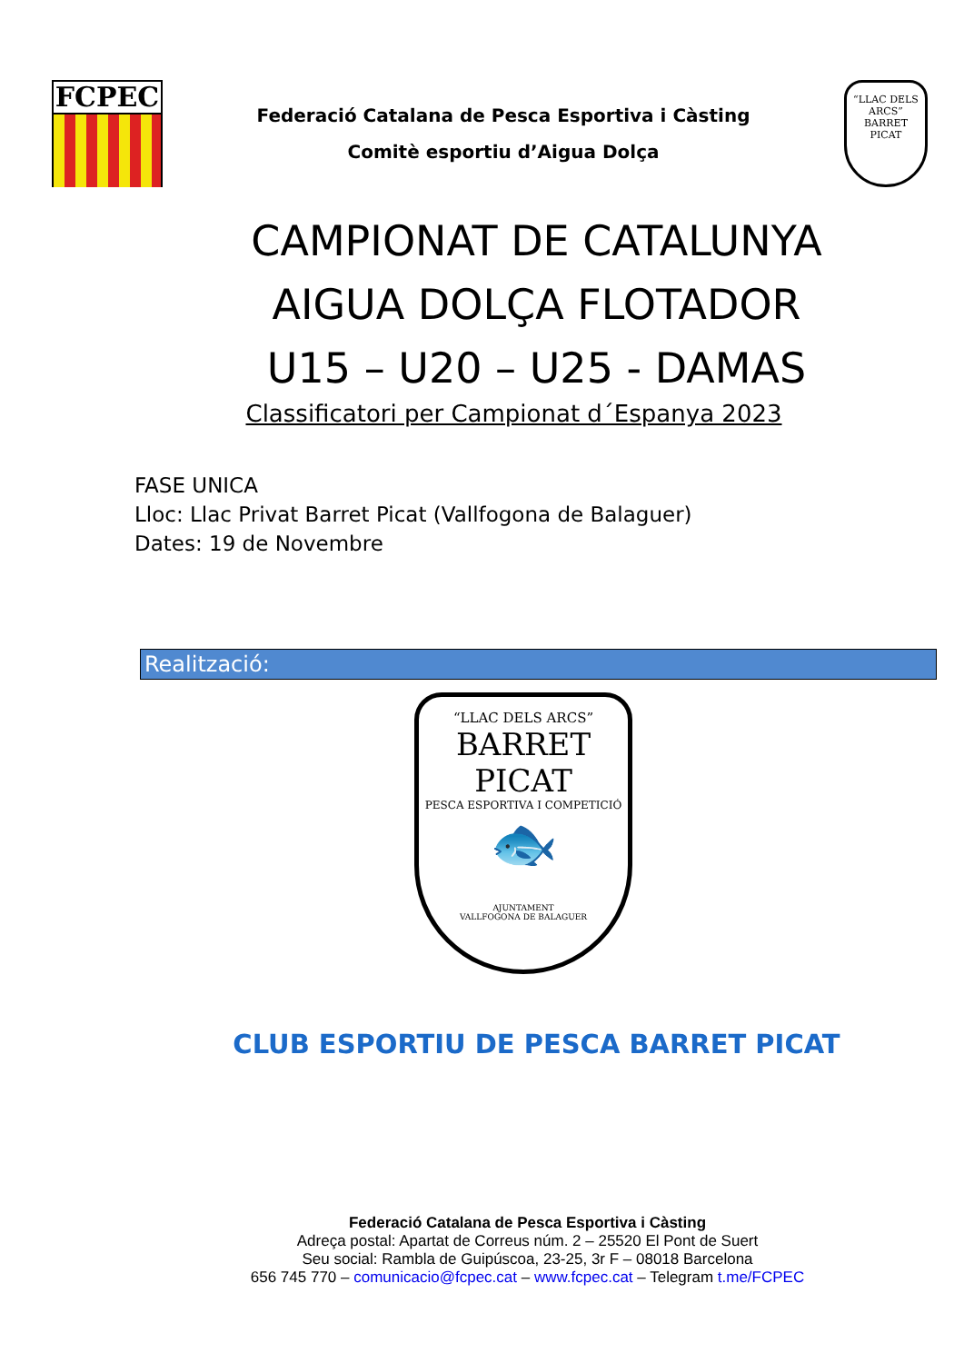FCPEC
Federació Catalana de Pesca Esportiva i Càsting
Comitè esportiu d’Aigua Dolça
“LLAC DELS ARCS”
BARRET PICAT
CAMPIONAT DE CATALUNYA
AIGUA DOLÇA FLOTADOR
U15 – U20 – U25 - DAMAS
Classificatori per Campionat d´Espanya 2023
FASE UNICA
Lloc: Llac Privat Barret Picat (Vallfogona de Balaguer)
Dates: 19 de Novembre
Realització:
“LLAC DELS ARCS”
BARRET PICAT
PESCA ESPORTIVA I COMPETICIÓ
🐟
AJUNTAMENT
VALLFOGONA DE BALAGUER
CLUB ESPORTIU DE PESCA BARRET PICAT
Federació Catalana de Pesca Esportiva i Càsting
Adreça postal: Apartat de Correus núm. 2 – 25520 El Pont de Suert
Seu social: Rambla de Guipúscoa, 23-25, 3r F – 08018 Barcelona
656 745 770 – comunicacio@fcpec.cat – www.fcpec.cat – Telegram t.me/FCPEC